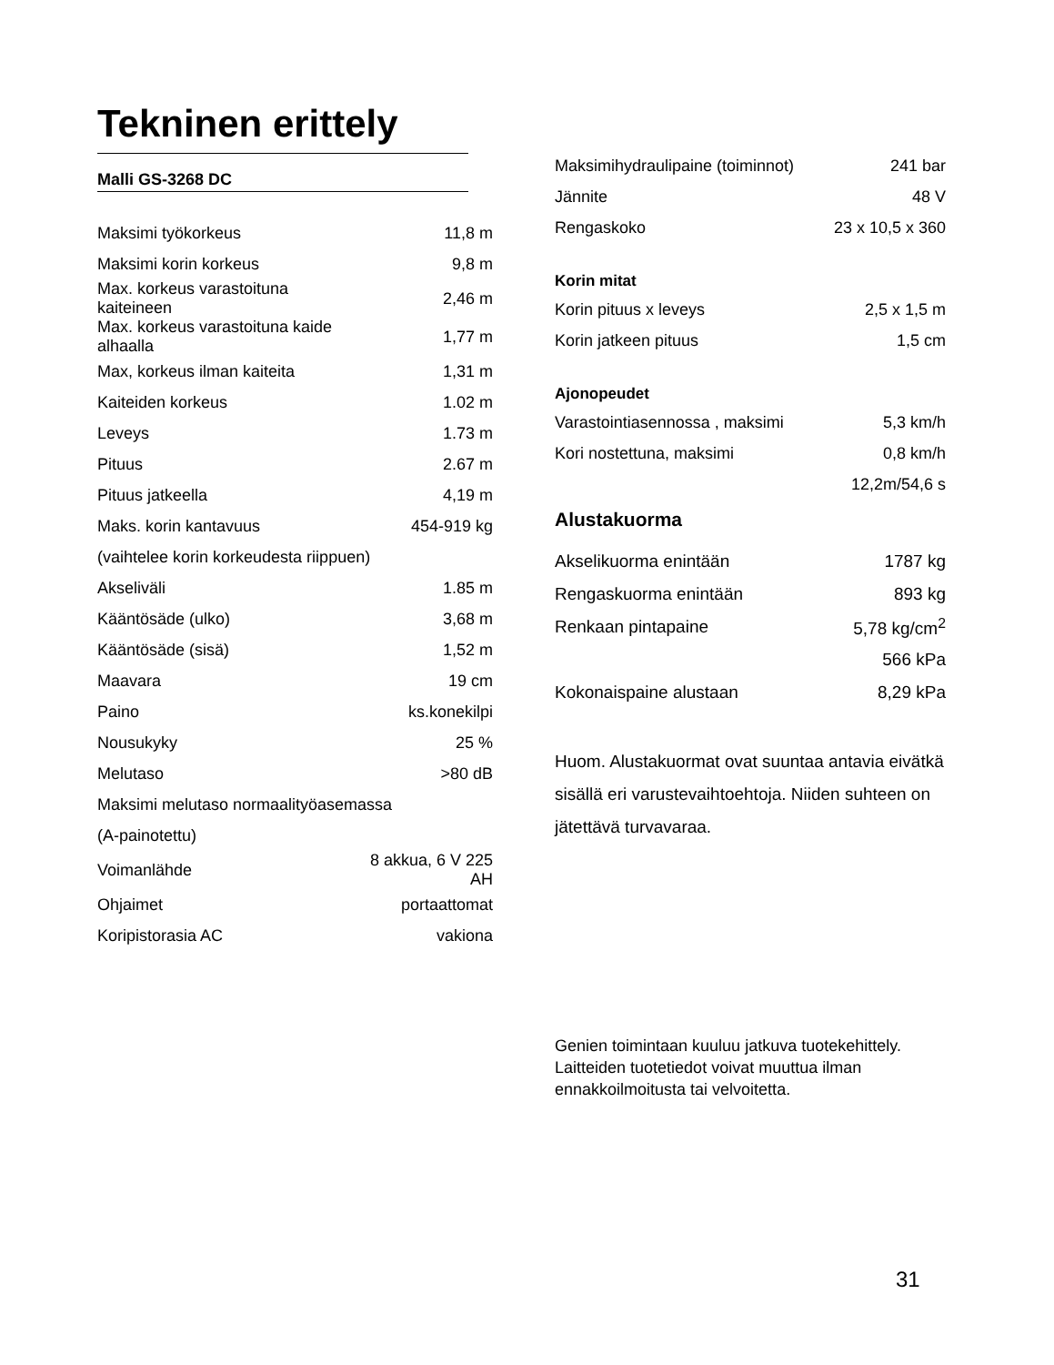Tekninen erittely
Malli GS-3268 DC
| Maksimi työkorkeus | 11,8 m |
| Maksimi korin korkeus | 9,8 m |
| Max. korkeus varastoituna kaiteineen | 2,46 m |
| Max. korkeus varastoituna kaide alhaalla | 1,77 m |
| Max, korkeus ilman kaiteita | 1,31 m |
| Kaiteiden korkeus | 1.02 m |
| Leveys | 1.73 m |
| Pituus | 2.67 m |
| Pituus jatkeella | 4,19 m |
| Maks. korin kantavuus | 454-919 kg |
| (vaihtelee korin korkeudesta riippuen) | |
| Akseliväli | 1.85 m |
| Kääntösäde (ulko) | 3,68 m |
| Kääntösäde (sisä) | 1,52 m |
| Maavara | 19 cm |
| Paino | ks.konekilpi |
| Nousukyky | 25 % |
| Melutaso | >80 dB |
| Maksimi melutaso normaalityöasemassa | |
| (A-painotettu) | |
| Voimanlähde | 8 akkua, 6 V 225 AH |
| Ohjaimet | portaattomat |
| Koripistorasia AC | vakiona |
| Maksimihydraulipaine (toiminnot) | 241 bar |
| Jännite | 48 V |
| Rengaskoko | 23 x 10,5 x 360 |
Korin mitat
| Korin pituus x leveys | 2,5 x 1,5 m |
| Korin jatkeen pituus | 1,5 cm |
Ajonopeudet
| Varastointiasennossa , maksimi | 5,3 km/h |
| Kori nostettuna, maksimi | 0,8 km/h |
| | 12,2m/54,6 s |
Alustakuorma
| Akselikuorma enintään | 1787 kg |
| Rengaskuorma enintään | 893 kg |
| Renkaan pintapaine | 5,78 kg/cm<sup>2</sup> |
| | 566 kPa |
| Kokonaispaine alustaan | 8,29 kPa |
Huom. Alustakuormat ovat suuntaa antavia eivätkä sisällä eri varustevaihtoehtoja. Niiden suhteen on jätettävä turvavaraa.
Genien toimintaan kuuluu jatkuva tuotekehittely. Laitteiden tuotetiedot voivat muuttua ilman ennakkoilmoitusta tai velvoitetta.
31